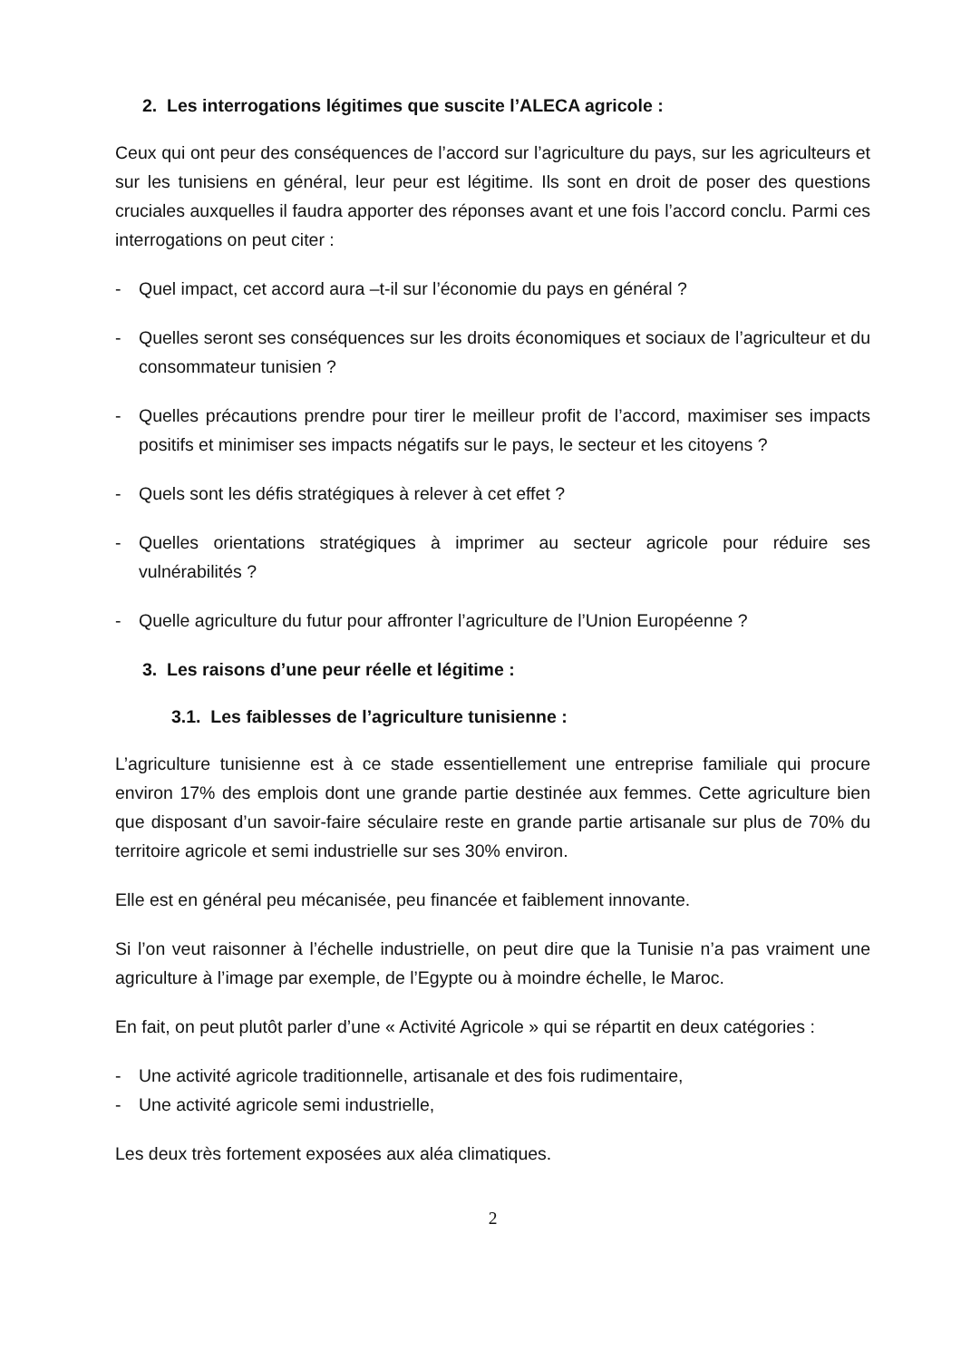2. Les interrogations légitimes que suscite l’ALECA agricole :
Ceux qui ont peur des conséquences de l’accord sur l’agriculture du pays, sur les agriculteurs et sur les tunisiens en général, leur peur est légitime. Ils sont en droit de poser des questions cruciales auxquelles il faudra apporter des réponses avant et une fois l’accord conclu. Parmi ces interrogations on peut citer :
- Quel impact, cet accord aura –t-il sur l’économie du pays en général ?
- Quelles seront ses conséquences sur les droits économiques et sociaux de l’agriculteur et du consommateur tunisien ?
- Quelles précautions prendre pour tirer le meilleur profit de l’accord, maximiser ses impacts positifs et minimiser ses impacts négatifs sur le pays, le secteur et les citoyens ?
- Quels sont les défis stratégiques à relever à cet effet ?
- Quelles orientations stratégiques à imprimer au secteur agricole pour réduire ses vulnérabilités ?
- Quelle agriculture du futur pour affronter l’agriculture de l’Union Européenne ?
3. Les raisons d’une peur réelle et légitime :
3.1. Les faiblesses de l’agriculture tunisienne :
L’agriculture tunisienne est à ce stade essentiellement une entreprise familiale qui procure environ 17% des emplois dont une grande partie destinée aux femmes. Cette agriculture bien que disposant d’un savoir-faire séculaire reste en grande partie artisanale sur plus de 70% du territoire agricole et semi industrielle sur ses 30% environ.
Elle est en général peu mécanisée, peu financée et faiblement innovante.
Si l’on veut raisonner à l’échelle industrielle, on peut dire que la Tunisie n’a pas vraiment une agriculture à l’image par exemple, de l’Egypte ou à moindre échelle, le Maroc.
En fait, on peut plutôt parler d’une « Activité Agricole » qui se répartit en deux catégories :
- Une activité agricole traditionnelle, artisanale et des fois rudimentaire,
- Une activité agricole semi industrielle,
Les deux très fortement exposées aux aléa climatiques.
2